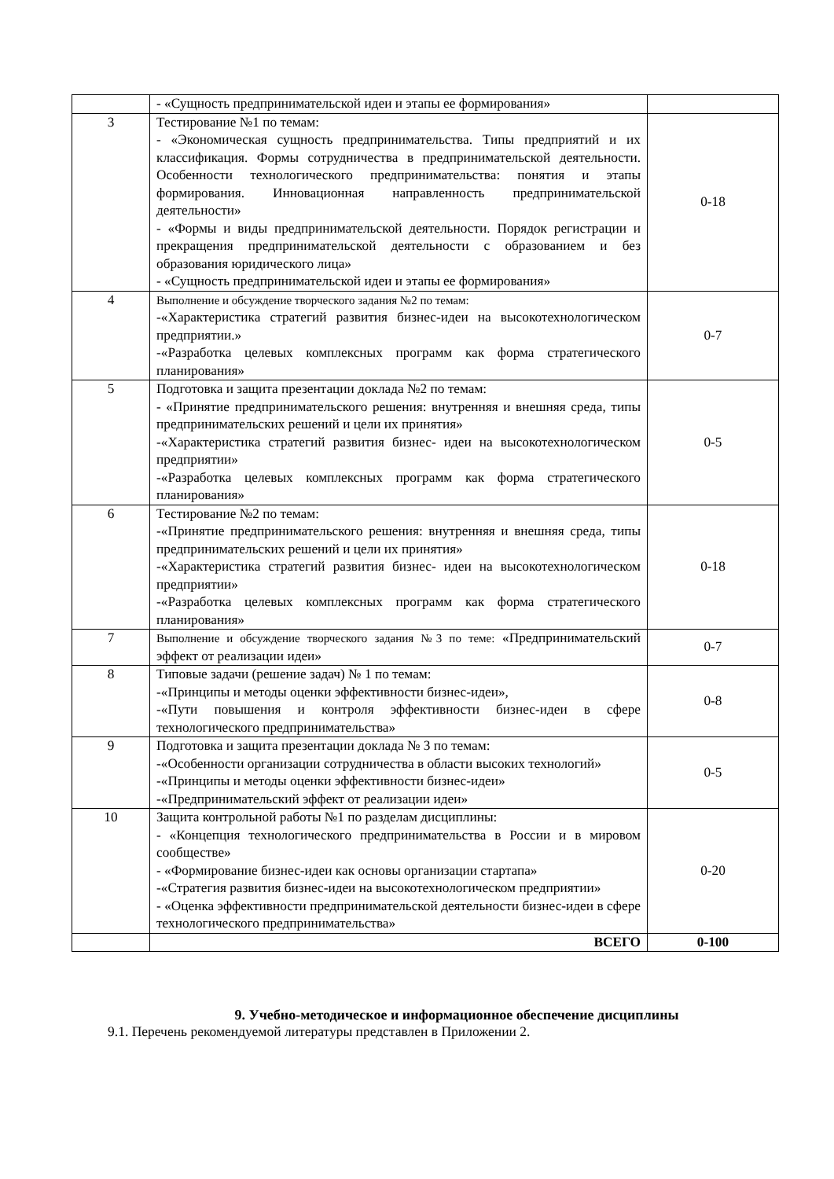| | - «Сущность предпринимательской идеи и этапы ее формирования» | |
| 3 | Тестирование №1 по темам: - «Экономическая сущность предпринимательства. Типы предприятий и их классификация. Формы сотрудничества в предпринимательской деятельности. Особенности технологического предпринимательства: понятия и этапы формирования. Инновационная направленность предпринимательской деятельности» - «Формы и виды предпринимательской деятельности. Порядок регистрации и прекращения предпринимательской деятельности с образованием и без образования юридического лица» - «Сущность предпринимательской идеи и этапы ее формирования» | 0-18 |
| 4 | Выполнение и обсуждение творческого задания №2 по темам: -«Характеристика стратегий развития бизнес-идеи на высокотехнологическом предприятии.» -«Разработка целевых комплексных программ как форма стратегического планирования» | 0-7 |
| 5 | Подготовка и защита презентации доклада №2 по темам: - «Принятие предпринимательского решения: внутренняя и внешняя среда, типы предпринимательских решений и цели их принятия» -«Характеристика стратегий развития бизнес- идеи на высокотехнологическом предприятии» -«Разработка целевых комплексных программ как форма стратегического планирования» | 0-5 |
| 6 | Тестирование №2 по темам: -«Принятие предпринимательского решения: внутренняя и внешняя среда, типы предпринимательских решений и цели их принятия» -«Характеристика стратегий развития бизнес- идеи на высокотехнологическом предприятии» -«Разработка целевых комплексных программ как форма стратегического планирования» | 0-18 |
| 7 | Выполнение и обсуждение творческого задания №3 по теме: «Предпринимательский эффект от реализации идеи» | 0-7 |
| 8 | Типовые задачи (решение задач) № 1 по темам: -«Принципы и методы оценки эффективности бизнес-идеи», -«Пути повышения и контроля эффективности бизнес-идеи в сфере технологического предпринимательства» | 0-8 |
| 9 | Подготовка и защита презентации доклада № 3 по темам: -«Особенности организации сотрудничества в области высоких технологий» -«Принципы и методы оценки эффективности бизнес-идеи» -«Предпринимательский эффект от реализации идеи» | 0-5 |
| 10 | Защита контрольной работы №1 по разделам дисциплины: - «Концепция технологического предпринимательства в России и в мировом сообществе» - «Формирование бизнес-идеи как основы организации стартапа» -«Стратегия развития бизнес-идеи на высокотехнологическом предприятии» - «Оценка эффективности предпринимательской деятельности бизнес-идеи в сфере технологического предпринимательства» | 0-20 |
| | ВСЕГО | 0-100 |
9. Учебно-методическое и информационное обеспечение дисциплины
9.1. Перечень рекомендуемой литературы представлен в Приложении 2.